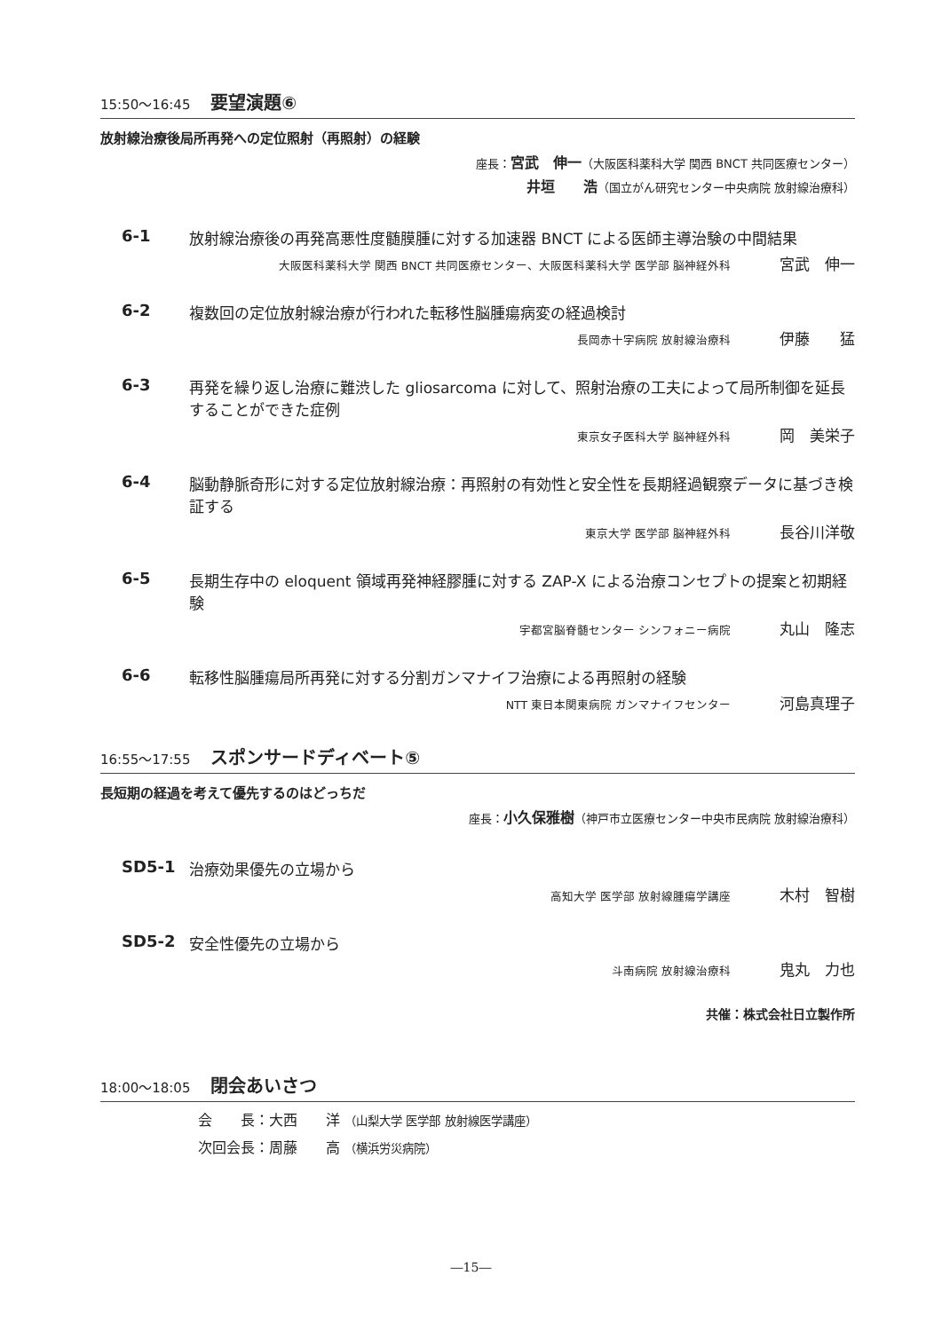15:50～16:45 要望演題⑥
放射線治療後局所再発への定位照射（再照射）の経験
座長：宮武　伸一（大阪医科薬科大学 関西 BNCT 共同医療センター）
井垣　　浩（国立がん研究センター中央病院 放射線治療科）
6-1 放射線治療後の再発高悪性度髄膜腫に対する加速器 BNCT による医師主導治験の中間結果
大阪医科薬科大学 関西 BNCT 共同医療センター、大阪医科薬科大学 医学部 脳神経外科 宮武　伸一
6-2 複数回の定位放射線治療が行われた転移性脳腫瘍病変の経過検討
長岡赤十字病院 放射線治療科 伊藤　　猛
6-3 再発を繰り返し治療に難渋した gliosarcoma に対して、照射治療の工夫によって局所制御を延長することができた症例
東京女子医科大学 脳神経外科 岡　美栄子
6-4 脳動静脈奇形に対する定位放射線治療：再照射の有効性と安全性を長期経過観察データに基づき検証する
東京大学 医学部 脳神経外科 長谷川洋敬
6-5 長期生存中の eloquent 領域再発神経膠腫に対する ZAP-X による治療コンセプトの提案と初期経験
宇都宮脳脊髄センター シンフォニー病院 丸山　隆志
6-6 転移性脳腫瘍局所再発に対する分割ガンマナイフ治療による再照射の経験
NTT 東日本関東病院 ガンマナイフセンター 河島真理子
16:55～17:55 スポンサードディベート⑤
長短期の経過を考えて優先するのはどっちだ
座長：小久保雅樹（神戸市立医療センター中央市民病院 放射線治療科）
SD5-1 治療効果優先の立場から
高知大学 医学部 放射線腫瘍学講座 木村　智樹
SD5-2 安全性優先の立場から
斗南病院 放射線治療科 鬼丸　力也
共催：株式会社日立製作所
18:00～18:05 閉会あいさつ
会　　長：大西　　洋 （山梨大学 医学部 放射線医学講座）
次回会長：周藤　　高 （横浜労災病院）
―15―